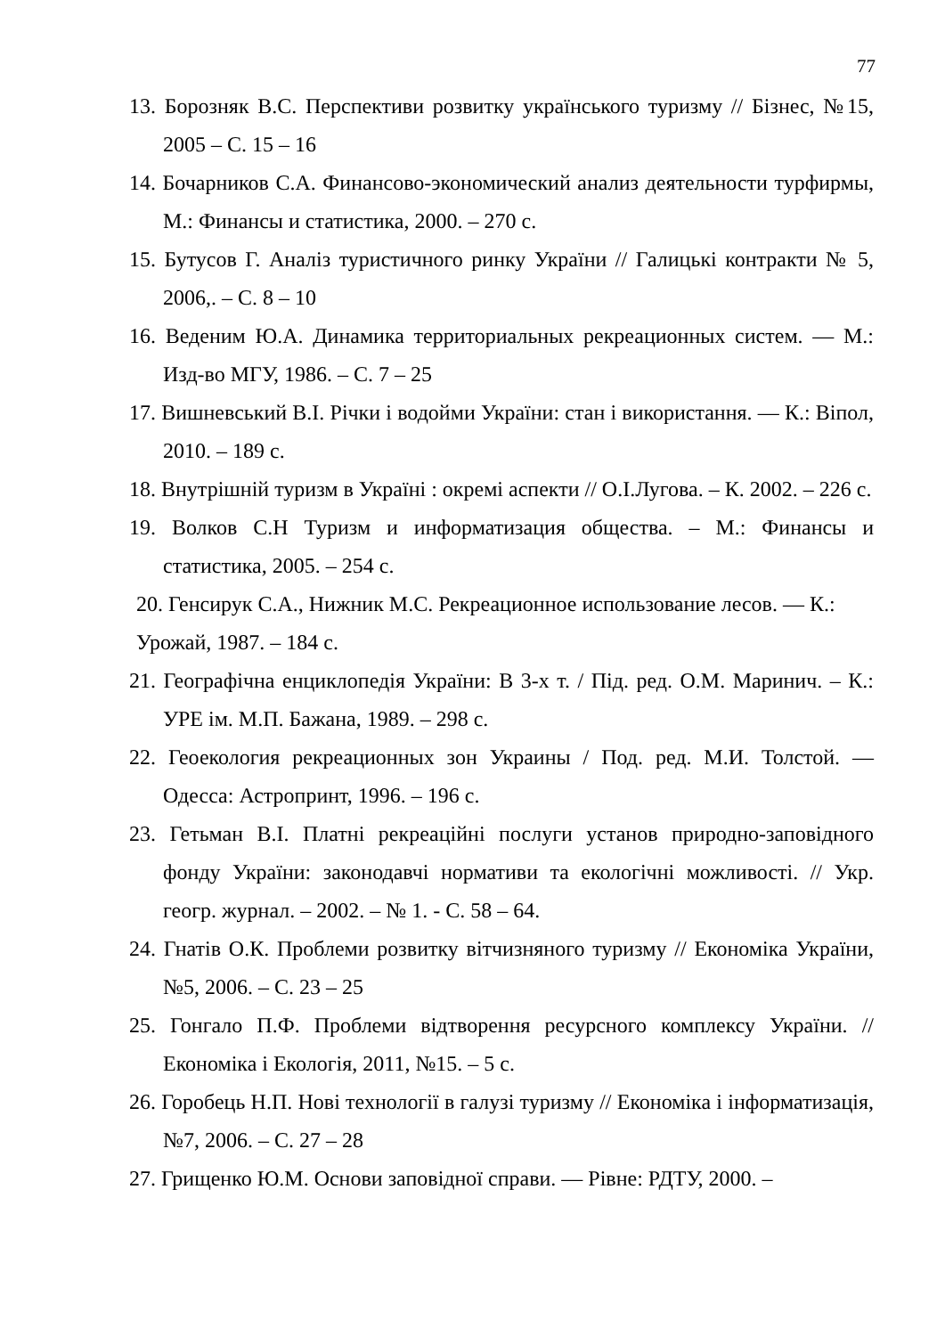77
13. Борозняк В.С. Перспективи розвитку українського туризму // Бізнес, №15, 2005 – С. 15 – 16
14. Бочарников С.А. Финансово-экономический анализ деятельности турфирмы, М.: Финансы и статистика, 2000. – 270 с.
15. Бутусов Г. Аналіз туристичного ринку України // Галицькі контракти № 5, 2006,. – С. 8 – 10
16. Веденим Ю.А. Динамика территориальных рекреационных систем. — М.: Изд-во МГУ, 1986. – С. 7 – 25
17. Вишневський В.І. Річки і водойми України: стан і використання. — К.: Віпол, 2010. – 189 с.
18. Внутрішній туризм в Україні : окремі аспекти // О.І.Лугова. – К. 2002. – 226 с.
19. Волков С.Н Туризм и информатизация общества. – М.: Финансы и статистика, 2005. – 254 с.
20. Генсирук С.А., Нижник М.С. Рекреационное использование лесов. — К.: Урожай, 1987. – 184 с.
21. Географічна енциклопедія України: В 3-х т. / Під. ред. О.М. Маринич. – К.: УРЕ ім. М.П. Бажана, 1989. – 298 с.
22. Геоекология рекреационных зон Украины / Под. ред. М.И. Толстой. — Одесса: Астропринт, 1996. – 196 с.
23. Гетьман В.І. Платні рекреаційні послуги установ природно-заповідного фонду України: законодавчі нормативи та екологічні можливості. // Укр. геогр. журнал. – 2002. – № 1. - С. 58 – 64.
24. Гнатів О.К. Проблеми розвитку вітчизняного туризму // Економіка України, №5, 2006. – С. 23 – 25
25. Гонгало П.Ф. Проблеми відтворення ресурсного комплексу України. // Економіка і Екологія, 2011, №15. – 5 с.
26. Горобець Н.П. Нові технології в галузі туризму // Економіка і інформатизація, №7, 2006. – С. 27 – 28
27. Грищенко Ю.М. Основи заповідної справи. — Рівне: РДТУ, 2000. –